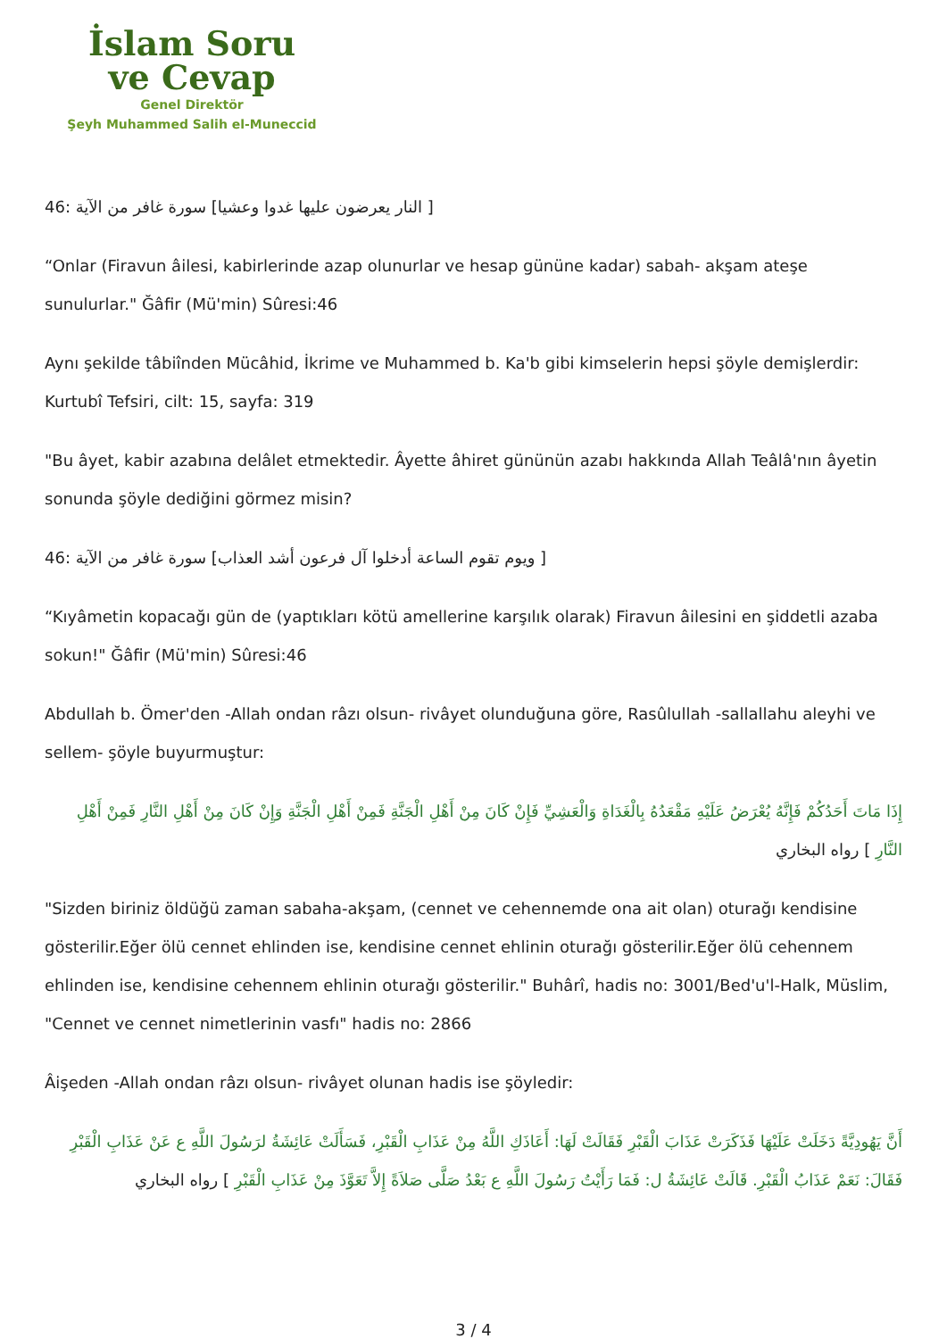İslam Soru
ve Cevap
Genel Direktör
Şeyh Muhammed Salih el-Muneccid
[ النار يعرضون عليها غدوا وعشيا] سورة غافر من الآية :46
“Onlar (Firavun âilesi, kabirlerinde azap olunurlar ve hesap gününe kadar) sabah- akşam ateşe sunulurlar." Ğâfir (Mü'min) Sûresi:46
Aynı şekilde tâbiînden Mücâhid, İkrime ve Muhammed b. Ka'b gibi kimselerin hepsi şöyle demişlerdir: Kurtubî Tefsiri, cilt: 15, sayfa: 319
"Bu âyet, kabir azabına delâlet etmektedir. Âyette âhiret gününün azabı hakkında Allah Teâlâ'nın âyetin sonunda şöyle dediğini görmez misin?
[ ويوم تقوم الساعة أدخلوا آل فرعون أشد العذاب] سورة غافر من الآية :46
“Kıyâmetin kopacağı gün de (yaptıkları kötü amellerine karşılık olarak) Firavun âilesini en şiddetli azaba sokun!" Ğâfir (Mü'min) Sûresi:46
Abdullah b. Ömer'den -Allah ondan râzı olsun- rivâyet olunduğuna göre, Rasûlullah -sallallahu aleyhi ve sellem- şöyle buyurmuştur:
إِذَا مَاتَ أَحَدُكُمْ فَإِنَّهُ يُعْرَضُ عَلَيْهِ مَقْعَدُهُ بِالْغَدَاةِ وَالْعَشِيِّ فَإِنْ كَانَ مِنْ أَهْلِ الْجَنَّةِ فَمِنْ أَهْلِ الْجَنَّةِ وَإِنْ كَانَ مِنْ أَهْلِ النَّارِ فَمِنْ أَهْلِ النَّارِ ] رواه البخاري
"Sizden biriniz öldüğü zaman sabaha-akşam, (cennet ve cehennemde ona ait olan) oturağı kendisine gösterilir.Eğer ölü cennet ehlinden ise, kendisine cennet ehlinin oturağı gösterilir.Eğer ölü cehennem ehlinden ise, kendisine cehennem ehlinin oturağı gösterilir." Buhârî, hadis no: 3001/Bed'u'l-Halk, Müslim, "Cennet ve cennet nimetlerinin vasfı" hadis no: 2866
Âişeden -Allah ondan râzı olsun- rivâyet olunan hadis ise şöyledir:
أَنَّ يَهُودِيَّةً دَخَلَتْ عَلَيْهَا فَذَكَرَتْ عَذَابَ الْقَبْرِ فَقَالَتْ لَهَا: أَعَاذَكِ اللَّهُ مِنْ عَذَابِ الْقَبْرِ، فَسَأَلَتْ عَائِشَةُ لرَسُولَ اللَّهِ ع عَنْ عَذَابِ الْقَبْرِ فَقَالَ: نَعَمْ عَذَابُ الْقَبْرِ. قَالَتْ عَائِشَةُ ل: فَمَا رَأَيْتُ رَسُولَ اللَّهِ ع بَعْدُ صَلَّى صَلاَةً إِلاَّ تَعَوَّذَ مِنْ عَذَابِ الْقَبْرِ ] رواه البخاري
3 / 4